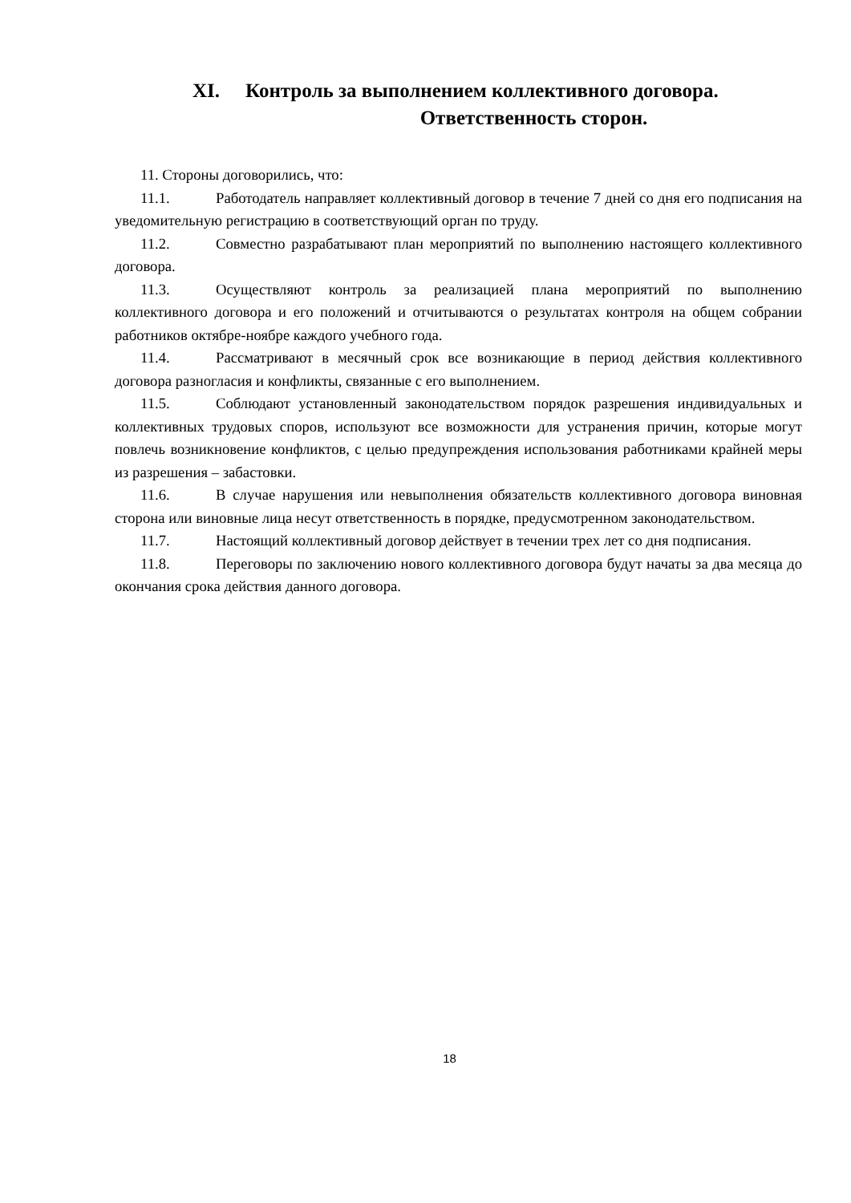XI. Контроль за выполнением коллективного договора.
Ответственность сторон.
11. Стороны договорились, что:
11.1. Работодатель направляет коллективный договор в течение 7 дней со дня его подписания на уведомительную регистрацию в соответствующий орган по труду.
11.2. Совместно разрабатывают план мероприятий по выполнению настоящего коллективного договора.
11.3. Осуществляют контроль за реализацией плана мероприятий по выполнению коллективного договора и его положений и отчитываются о результатах контроля на общем собрании работников октябре-ноябре каждого учебного года.
11.4. Рассматривают в месячный срок все возникающие в период действия коллективного договора разногласия и конфликты, связанные с его выполнением.
11.5. Соблюдают установленный законодательством порядок разрешения индивидуальных и коллективных трудовых споров, используют все возможности для устранения причин, которые могут повлечь возникновение конфликтов, с целью предупреждения использования работниками крайней меры из разрешения – забастовки.
11.6. В случае нарушения или невыполнения обязательств коллективного договора виновная сторона или виновные лица несут ответственность в порядке, предусмотренном законодательством.
11.7. Настоящий коллективный договор действует в течении трех лет со дня подписания.
11.8. Переговоры по заключению нового коллективного договора будут начаты за два месяца до окончания срока действия данного договора.
18